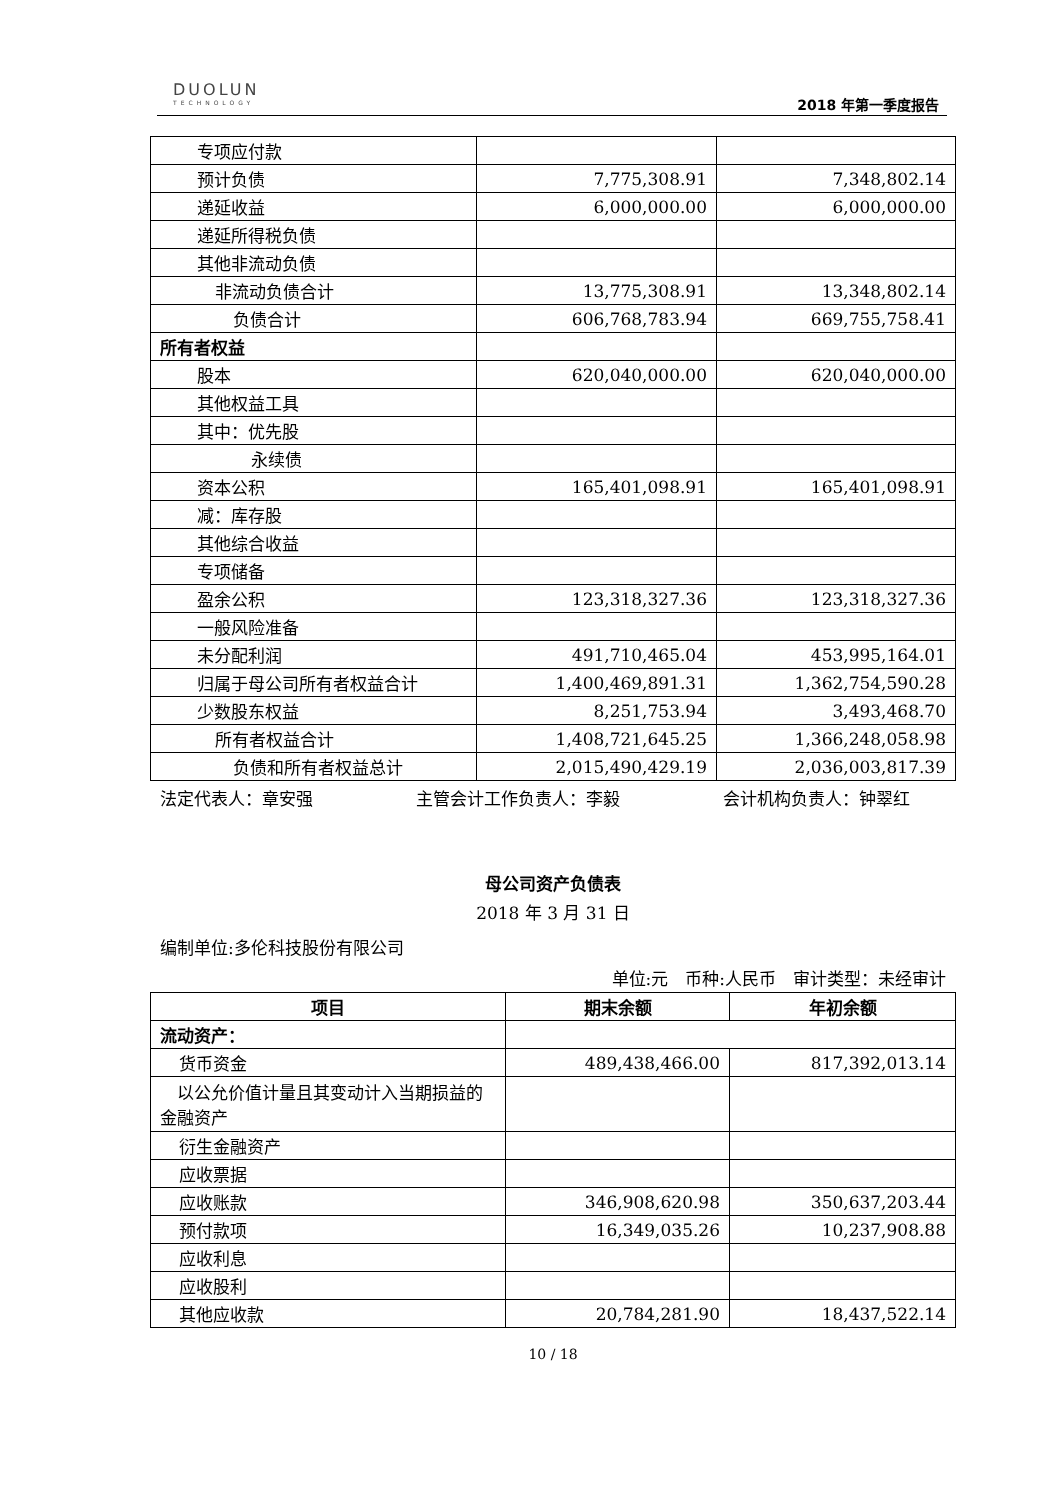DUOLUN
TECHNOLOGY
2018 年第一季度报告
| 专项应付款 | | |
| 预计负债 | 7,775,308.91 | 7,348,802.14 |
| 递延收益 | 6,000,000.00 | 6,000,000.00 |
| 递延所得税负债 | | |
| 其他非流动负债 | | |
| 非流动负债合计 | 13,775,308.91 | 13,348,802.14 |
| 负债合计 | 606,768,783.94 | 669,755,758.41 |
| 所有者权益 | | |
| 股本 | 620,040,000.00 | 620,040,000.00 |
| 其他权益工具 | | |
| 其中：优先股 | | |
| 永续债 | | |
| 资本公积 | 165,401,098.91 | 165,401,098.91 |
| 减：库存股 | | |
| 其他综合收益 | | |
| 专项储备 | | |
| 盈余公积 | 123,318,327.36 | 123,318,327.36 |
| 一般风险准备 | | |
| 未分配利润 | 491,710,465.04 | 453,995,164.01 |
| 归属于母公司所有者权益合计 | 1,400,469,891.31 | 1,362,754,590.28 |
| 少数股东权益 | 8,251,753.94 | 3,493,468.70 |
| 所有者权益合计 | 1,408,721,645.25 | 1,366,248,058.98 |
| 负债和所有者权益总计 | 2,015,490,429.19 | 2,036,003,817.39 |
法定代表人：章安强 主管会计工作负责人：李毅 会计机构负责人：钟翠红
母公司资产负债表
2018 年 3 月 31 日
编制单位:多伦科技股份有限公司
单位:元　币种:人民币　审计类型：未经审计
| 项目 | 期末余额 | 年初余额 |
| --- | --- | --- |
| 流动资产： | | |
| 货币资金 | 489,438,466.00 | 817,392,013.14 |
| 以公允价值计量且其变动计入当期损益的金融资产 | | |
| 衍生金融资产 | | |
| 应收票据 | | |
| 应收账款 | 346,908,620.98 | 350,637,203.44 |
| 预付款项 | 16,349,035.26 | 10,237,908.88 |
| 应收利息 | | |
| 应收股利 | | |
| 其他应收款 | 20,784,281.90 | 18,437,522.14 |
10 / 18